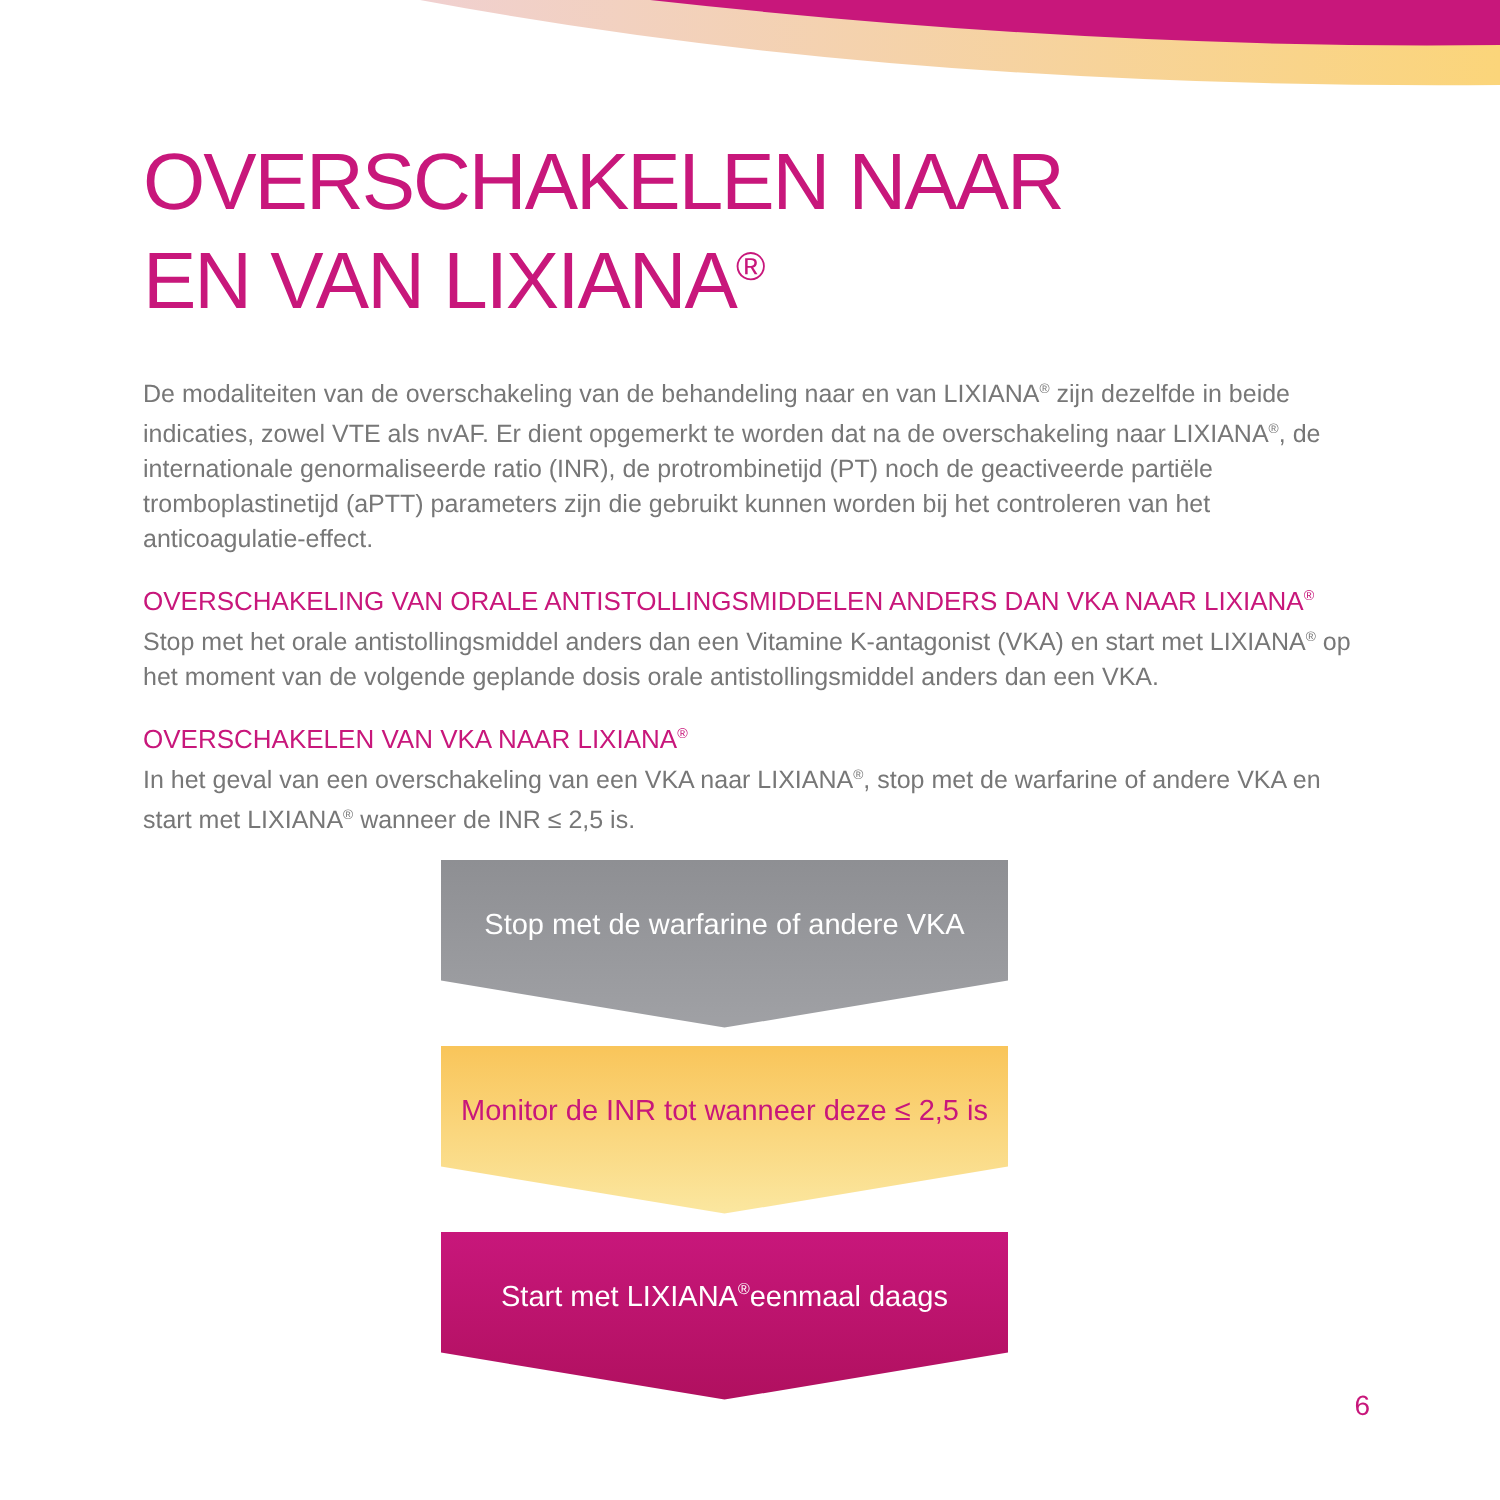OVERSCHAKELEN NAAR
EN VAN LIXIANA<sup>®</sup>
De modaliteiten van de overschakeling van de behandeling naar en van LIXIANA<sup>®</sup> zijn dezelfde in beide indicaties, zowel VTE als nvAF. Er dient opgemerkt te worden dat na de overschakeling naar LIXIANA<sup>®</sup>, de internationale genormaliseerde ratio (INR), de protrombinetijd (PT) noch de geactiveerde partiële tromboplastinetijd (aPTT) parameters zijn die gebruikt kunnen worden bij het controleren van het anticoagulatie-effect.
OVERSCHAKELING VAN ORALE ANTISTOLLINGSMIDDELEN ANDERS DAN VKA NAAR LIXIANA<sup>®</sup>
Stop met het orale antistollingsmiddel anders dan een Vitamine K-antagonist (VKA) en start met LIXIANA<sup>®</sup> op het moment van de volgende geplande dosis orale antistollingsmiddel anders dan een VKA.
OVERSCHAKELEN VAN VKA NAAR LIXIANA<sup>®</sup>
In het geval van een overschakeling van een VKA naar LIXIANA<sup>®</sup>, stop met de warfarine of andere VKA en start met LIXIANA<sup>®</sup> wanneer de INR ≤ 2,5 is.
Stop met de warfarine of andere VKA
Monitor de INR tot wanneer deze ≤ 2,5 is
Start met LIXIANA<sup>®</sup> eenmaal daags
6